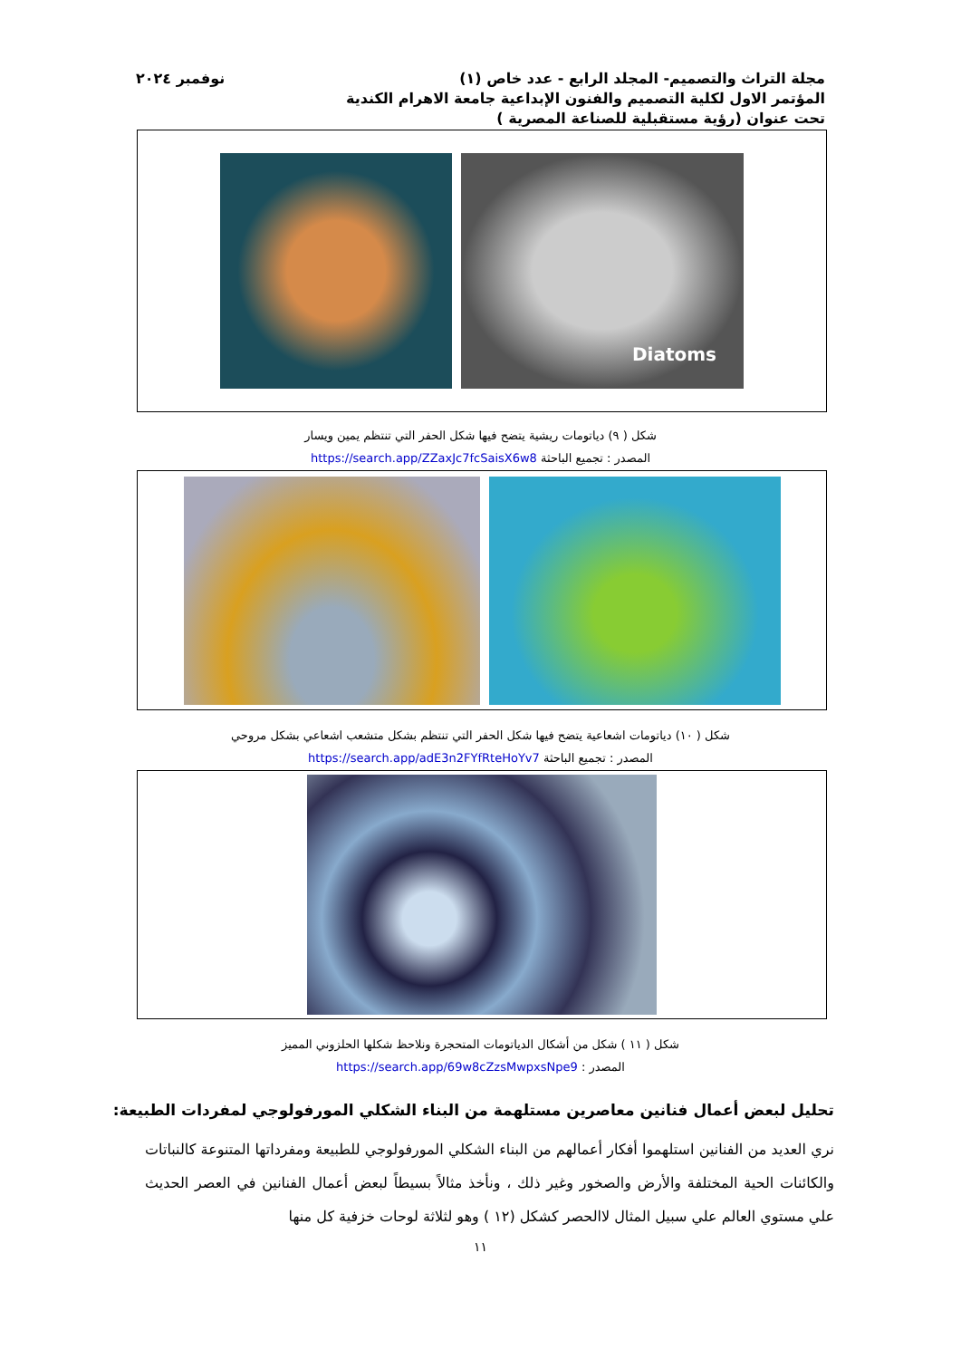مجلة التراث والتصميم- المجلد الرابع - عدد خاص (١) نوفمبر ٢٠٢٤
المؤتمر الاول لكلية التصميم والفنون الإبداعية جامعة الاهرام الكندية
تحت عنوان (رؤية مستقبلية للصناعة المصرية )
Diatoms
شكل ( ٩) دياتومات ريشية يتضح فيها شكل الحفر التي تنتظم يمين ويسار
المصدر : تجميع الباحثة https://search.app/ZZaxJc7fcSaisX6w8
شكل ( ١٠) دياتومات اشعاعية يتضح فيها شكل الحفر التي تنتظم بشكل متشعب اشعاعي بشكل مروحي
المصدر : تجميع الباحثة https://search.app/adE3n2FYfRteHoYv7
شكل ( ١١ ) شكل من أشكال الدياتومات المتحجرة ونلاحظ شكلها الحلزوني المميز
المصدر : https://search.app/69w8cZzsMwpxsNpe9
تحليل لبعض أعمال فنانين معاصرين مستلهمة من البناء الشكلي المورفولوجي لمفردات الطبيعة:
نري العديد من الفنانين استلهموا أفكار أعمالهم من البناء الشكلي المورفولوجي للطبيعة ومفرداتها المتنوعة كالنباتات والكائنات الحية المختلفة والأرض والصخور وغير ذلك ، ونأخذ مثالاً بسيطاً لبعض أعمال الفنانين في العصر الحديث علي مستوي العالم علي سبيل المثال لاالحصر كشكل (١٢ ) وهو لثلاثة لوحات خزفية كل منها
١١